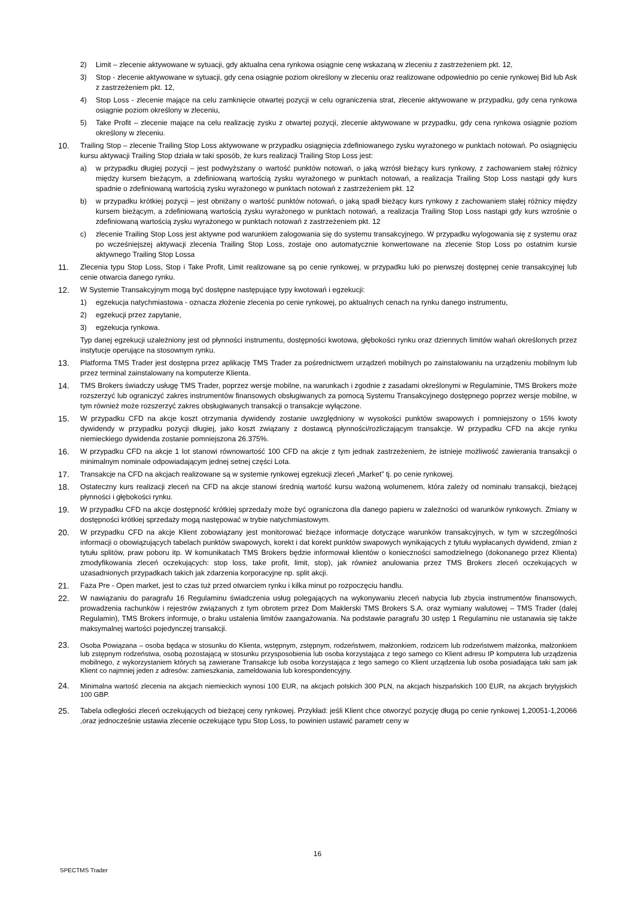2) Limit – zlecenie aktywowane w sytuacji, gdy aktualna cena rynkowa osiągnie cenę wskazaną w zleceniu z zastrzeżeniem pkt. 12,
3) Stop - zlecenie aktywowane w sytuacji, gdy cena osiągnie poziom określony w zleceniu oraz realizowane odpowiednio po cenie rynkowej Bid lub Ask z zastrzeżeniem pkt. 12,
4) Stop Loss - zlecenie mające na celu zamknięcie otwartej pozycji w celu ograniczenia strat, zlecenie aktywowane w przypadku, gdy cena rynkowa osiągnie poziom określony w zleceniu,
5) Take Profit – zlecenie mające na celu realizację zysku z otwartej pozycji, zlecenie aktywowane w przypadku, gdy cena rynkowa osiągnie poziom określony w zleceniu.
10. Trailing Stop – zlecenie Trailing Stop Loss aktywowane w przypadku osiągnięcia zdefiniowanego zysku wyrażonego w punktach notowań. Po osiągnięciu kursu aktywacji Trailing Stop działa w taki sposób, że kurs realizacji Trailing Stop Loss jest:
a) w przypadku długiej pozycji – jest podwyższany o wartość punktów notowań, o jaką wzrósł bieżący kurs rynkowy, z zachowaniem stałej różnicy między kursem bieżącym, a zdefiniowaną wartością zysku wyrażonego w punktach notowań, a realizacja Trailing Stop Loss nastąpi gdy kurs spadnie o zdefiniowaną wartością zysku wyrażonego w punktach notowań z zastrzeżeniem pkt. 12
b) w przypadku krótkiej pozycji – jest obniżany o wartość punktów notowań, o jaką spadł bieżący kurs rynkowy z zachowaniem stałej różnicy między kursem bieżącym, a zdefiniowaną wartością zysku wyrażonego w punktach notowań, a realizacja Trailing Stop Loss nastąpi gdy kurs wzrośnie o zdefiniowaną wartością zysku wyrażonego w punktach notowań z zastrzeżeniem pkt. 12
c) zlecenie Trailing Stop Loss jest aktywne pod warunkiem zalogowania się do systemu transakcyjnego. W przypadku wylogowania się z systemu oraz po wcześniejszej aktywacji zlecenia Trailing Stop Loss, zostaje ono automatycznie konwertowane na zlecenie Stop Loss po ostatnim kursie aktywnego Trailing Stop Lossa
11. Zlecenia typu Stop Loss, Stop i Take Profit, Limit realizowane są po cenie rynkowej, w przypadku luki po pierwszej dostępnej cenie transakcyjnej lub cenie otwarcia danego rynku.
12. W Systemie Transakcyjnym mogą być dostępne następujące typy kwotowań i egzekucji:
1) egzekucja natychmiastowa - oznacza złożenie zlecenia po cenie rynkowej, po aktualnych cenach na rynku danego instrumentu,
2) egzekucji przez zapytanie,
3) egzekucja rynkowa.
Typ danej egzekucji uzależniony jest od płynności instrumentu, dostępności kwotowa, głębokości rynku oraz dziennych limitów wahań określonych przez instytucje operujące na stosownym rynku.
13. Platforma TMS Trader jest dostępna przez aplikację TMS Trader za pośrednictwem urządzeń mobilnych po zainstalowaniu na urządzeniu mobilnym lub przez terminal zainstalowany na komputerze Klienta.
14. TMS Brokers świadczy usługę TMS Trader, poprzez wersje mobilne, na warunkach i zgodnie z zasadami określonymi w Regulaminie, TMS Brokers może rozszerzyć lub ograniczyć zakres instrumentów finansowych obsługiwanych za pomocą Systemu Transakcyjnego dostępnego poprzez wersje mobilne, w tym również może rozszerzyć zakres obsługiwanych transakcji o transakcje wyłączone.
15. W przypadku CFD na akcje koszt otrzymania dywidendy zostanie uwzględniony w wysokości punktów swapowych i pomniejszony o 15% kwoty dywidendy w przypadku pozycji długiej, jako koszt związany z dostawcą płynności/rozliczającym transakcje. W przypadku CFD na akcje rynku niemieckiego dywidenda zostanie pomniejszona 26.375%.
16. W przypadku CFD na akcje 1 lot stanowi równowartość 100 CFD na akcje z tym jednak zastrzeżeniem, że istnieje możliwość zawierania transakcji o minimalnym nominale odpowiadającym jednej setnej części Lota.
17. Transakcje na CFD na akcjach realizowane są w systemie rynkowej egzekucji zleceń „Market” tj. po cenie rynkowej.
18. Ostateczny kurs realizacji zleceń na CFD na akcje stanowi średnią wartość kursu ważoną wolumenem, która zależy od nominału transakcji, bieżącej płynności i głębokości rynku.
19. W przypadku CFD na akcje dostępność krótkiej sprzedaży może być ograniczona dla danego papieru w zależności od warunków rynkowych. Zmiany w dostępności krótkiej sprzedaży mogą następować w trybie natychmiastowym.
20. W przypadku CFD na akcje Klient zobowiązany jest monitorować bieżące informacje dotyczące warunków transakcyjnych, w tym w szczególności informacji o obowiązujących tabelach punktów swapowych, korekt i dat korekt punktów swapowych wynikających z tytułu wypłacanych dywidend, zmian z tytułu splitów, praw poboru itp. W komunikatach TMS Brokers będzie informował klientów o konieczności samodzielnego (dokonanego przez Klienta) zmodyfikowania zleceń oczekujących: stop loss, take profit, limit, stop), jak również anulowania przez TMS Brokers zleceń oczekujących w uzasadnionych przypadkach takich jak zdarzenia korporacyjne np. split akcji.
21. Faza Pre - Open market, jest to czas tuż przed otwarciem rynku i kilka minut po rozpoczęciu handlu.
22. W nawiązaniu do paragrafu 16 Regulaminu świadczenia usług polegających na wykonywaniu zleceń nabycia lub zbycia instrumentów finansowych, prowadzenia rachunków i rejestrów związanych z tym obrotem przez Dom Maklerski TMS Brokers S.A. oraz wymiany walutowej – TMS Trader (dalej Regulamin), TMS Brokers informuje, o braku ustalenia limitów zaangażowania. Na podstawie paragrafu 30 ustęp 1 Regulaminu nie ustanawia się także maksymalnej wartości pojedynczej transakcji.
23. Osoba Powiązana – osoba będąca w stosunku do Klienta, wstępnym, zstępnym, rodzeństwem, małżonkiem, rodzicem lub rodzeństwem małżonka, małżonkiem lub zstępnym rodzeństwa, osobą pozostającą w stosunku przysposobienia lub osoba korzystająca z tego samego co Klient adresu IP komputera lub urządzenia mobilnego, z wykorzystaniem których są zawierane Transakcje lub osoba korzystająca z tego samego co Klient urządzenia lub osoba posiadająca taki sam jak Klient co najmniej jeden z adresów: zamieszkania, zameldowania lub korespondencyjny.
24. Minimalna wartość zlecenia na akcjach niemieckich wynosi 100 EUR, na akcjach polskich 300 PLN, na akcjach hiszpańskich 100 EUR, na akcjach brytyjskich 100 GBP.
25. Tabela odległości zleceń oczekujących od bieżącej ceny rynkowej. Przykład: jeśli Klient chce otworzyć pozycję długą po cenie rynkowej 1,20051-1,20066 ,oraz jednocześnie ustawia zlecenie oczekujące typu Stop Loss, to powinien ustawić parametr ceny w
16
SPECTMS Trader